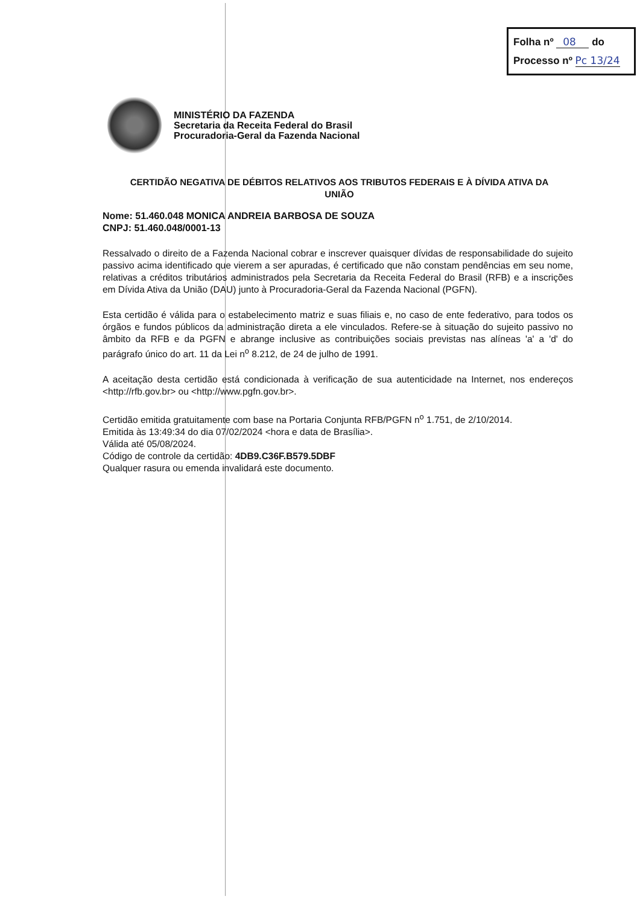Folha nº 08 do
Processo nº Pc 13/24
MINISTÉRIO DA FAZENDA
Secretaria da Receita Federal do Brasil
Procuradoria-Geral da Fazenda Nacional
CERTIDÃO NEGATIVA DE DÉBITOS RELATIVOS AOS TRIBUTOS FEDERAIS E À DÍVIDA ATIVA DA UNIÃO
Nome: 51.460.048 MONICA ANDREIA BARBOSA DE SOUZA
CNPJ: 51.460.048/0001-13
Ressalvado o direito de a Fazenda Nacional cobrar e inscrever quaisquer dívidas de responsabilidade do sujeito passivo acima identificado que vierem a ser apuradas, é certificado que não constam pendências em seu nome, relativas a créditos tributários administrados pela Secretaria da Receita Federal do Brasil (RFB) e a inscrições em Dívida Ativa da União (DAU) junto à Procuradoria-Geral da Fazenda Nacional (PGFN).
Esta certidão é válida para o estabelecimento matriz e suas filiais e, no caso de ente federativo, para todos os órgãos e fundos públicos da administração direta a ele vinculados. Refere-se à situação do sujeito passivo no âmbito da RFB e da PGFN e abrange inclusive as contribuições sociais previstas nas alíneas 'a' a 'd' do parágrafo único do art. 11 da Lei n<sup>o</sup> 8.212, de 24 de julho de 1991.
A aceitação desta certidão está condicionada à verificação de sua autenticidade na Internet, nos endereços <http://rfb.gov.br> ou <http://www.pgfn.gov.br>.
Certidão emitida gratuitamente com base na Portaria Conjunta RFB/PGFN n<sup>o</sup> 1.751, de 2/10/2014.
Emitida às 13:49:34 do dia 07/02/2024 <hora e data de Brasília>.
Válida até 05/08/2024.
Código de controle da certidão: 4DB9.C36F.B579.5DBF
Qualquer rasura ou emenda invalidará este documento.